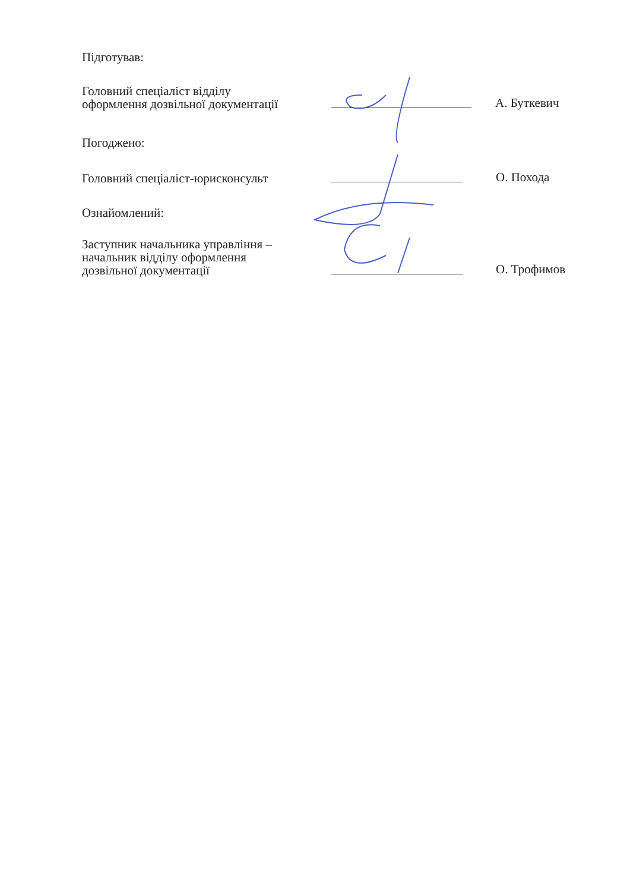Підготував:
Головний спеціаліст відділу
оформлення дозвільної документації
А. Буткевич
Погоджено:
Головний спеціаліст-юрисконсульт
О. Похода
Ознайомлений:
Заступник начальника управління –
начальник відділу оформлення
дозвільної документації
О. Трофимов